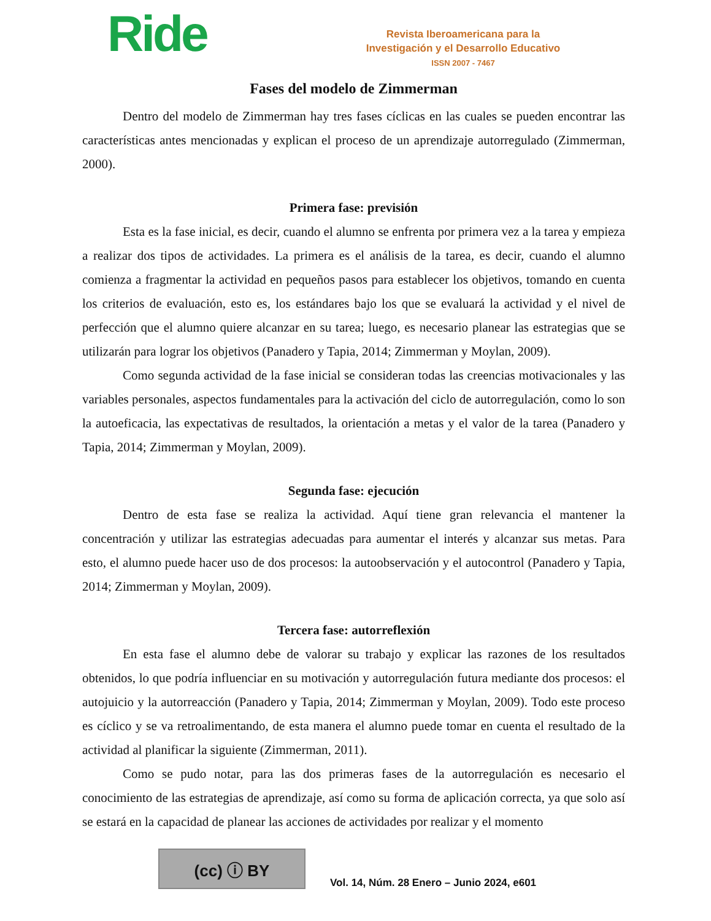Ride
Revista Iberoamericana para la
Investigación y el Desarrollo Educativo
ISSN 2007 - 7467
Fases del modelo de Zimmerman
Dentro del modelo de Zimmerman hay tres fases cíclicas en las cuales se pueden encontrar las características antes mencionadas y explican el proceso de un aprendizaje autorregulado (Zimmerman, 2000).
Primera fase: previsión
Esta es la fase inicial, es decir, cuando el alumno se enfrenta por primera vez a la tarea y empieza a realizar dos tipos de actividades. La primera es el análisis de la tarea, es decir, cuando el alumno comienza a fragmentar la actividad en pequeños pasos para establecer los objetivos, tomando en cuenta los criterios de evaluación, esto es, los estándares bajo los que se evaluará la actividad y el nivel de perfección que el alumno quiere alcanzar en su tarea; luego, es necesario planear las estrategias que se utilizarán para lograr los objetivos (Panadero y Tapia, 2014; Zimmerman y Moylan, 2009).
Como segunda actividad de la fase inicial se consideran todas las creencias motivacionales y las variables personales, aspectos fundamentales para la activación del ciclo de autorregulación, como lo son la autoeficacia, las expectativas de resultados, la orientación a metas y el valor de la tarea (Panadero y Tapia, 2014; Zimmerman y Moylan, 2009).
Segunda fase: ejecución
Dentro de esta fase se realiza la actividad. Aquí tiene gran relevancia el mantener la concentración y utilizar las estrategias adecuadas para aumentar el interés y alcanzar sus metas. Para esto, el alumno puede hacer uso de dos procesos: la autoobservación y el autocontrol (Panadero y Tapia, 2014; Zimmerman y Moylan, 2009).
Tercera fase: autorreflexión
En esta fase el alumno debe de valorar su trabajo y explicar las razones de los resultados obtenidos, lo que podría influenciar en su motivación y autorregulación futura mediante dos procesos: el autojuicio y la autorreacción (Panadero y Tapia, 2014; Zimmerman y Moylan, 2009). Todo este proceso es cíclico y se va retroalimentando, de esta manera el alumno puede tomar en cuenta el resultado de la actividad al planificar la siguiente (Zimmerman, 2011).
Como se pudo notar, para las dos primeras fases de la autorregulación es necesario el conocimiento de las estrategias de aprendizaje, así como su forma de aplicación correcta, ya que solo así se estará en la capacidad de planear las acciones de actividades por realizar y el momento
(cc) ⓘ BY
Vol. 14, Núm. 28 Enero – Junio 2024, e601